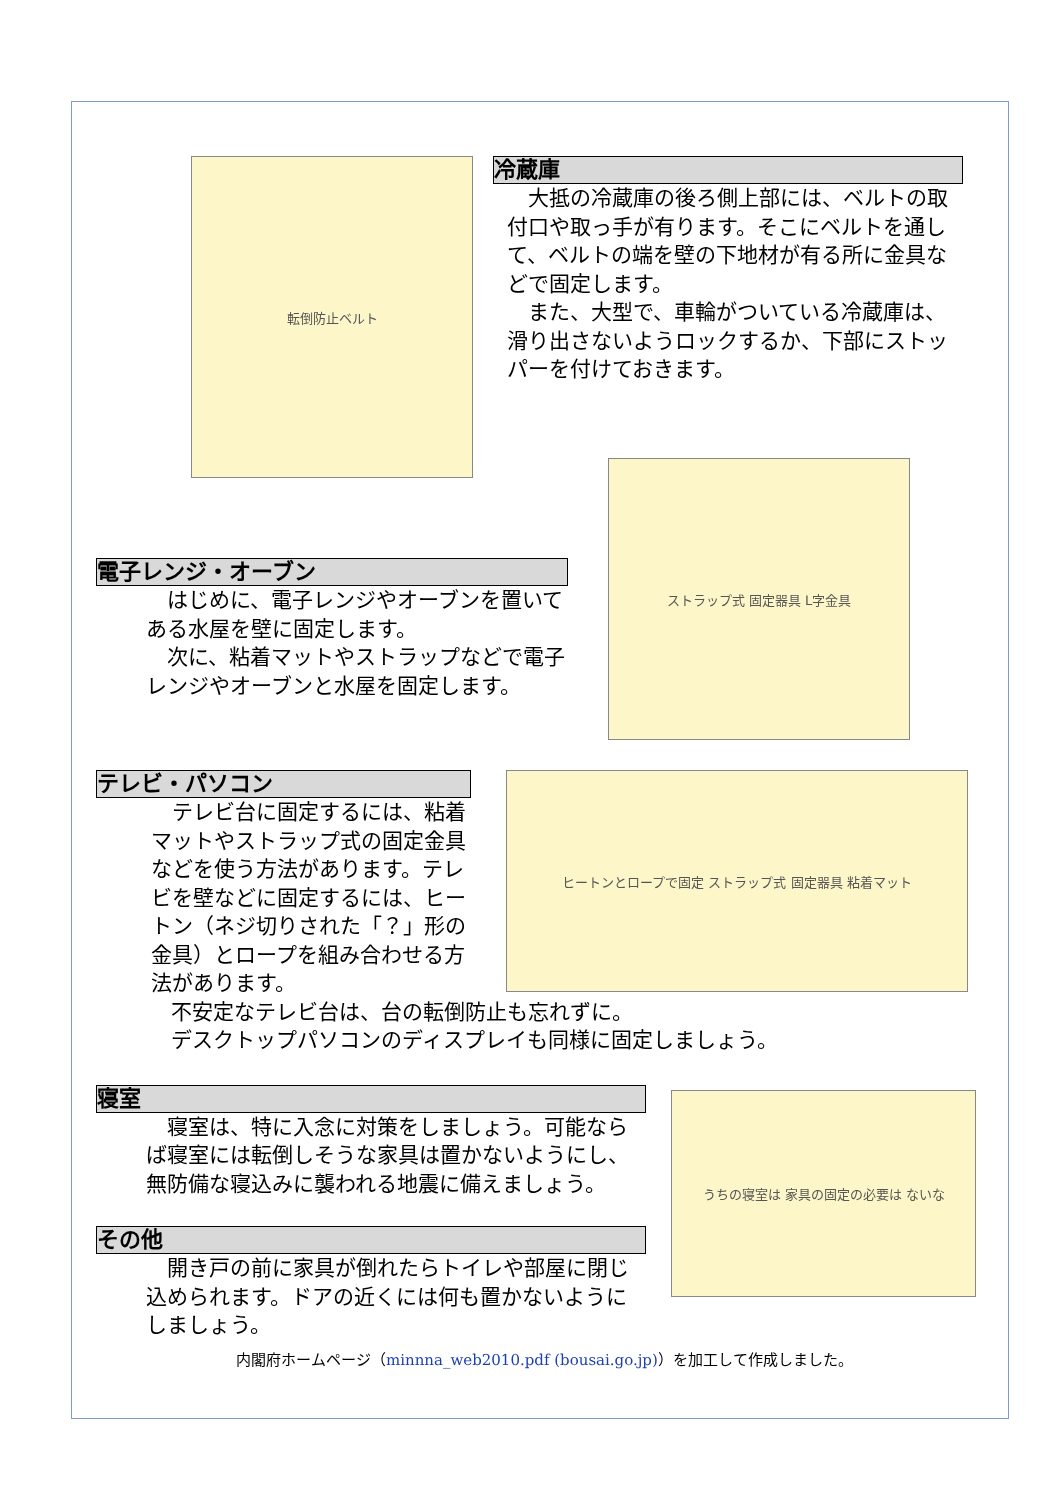転倒防止ベルト
冷蔵庫
　大抵の冷蔵庫の後ろ側上部には、ベルトの取付口や取っ手が有ります。そこにベルトを通して、ベルトの端を壁の下地材が有る所に金具などで固定します。
　また、大型で、車輪がついている冷蔵庫は、滑り出さないようロックするか、下部にストッパーを付けておきます。
電子レンジ・オーブン
　はじめに、電子レンジやオーブンを置いてある水屋を壁に固定します。
　次に、粘着マットやストラップなどで電子レンジやオーブンと水屋を固定します。
ストラップ式 固定器具 L字金具
テレビ・パソコン
　テレビ台に固定するには、粘着マットやストラップ式の固定金具などを使う方法があります。テレビを壁などに固定するには、ヒートン（ネジ切りされた「？」形の金具）とロープを組み合わせる方法があります。
ヒートンとロープで固定 ストラップ式 固定器具 粘着マット
不安定なテレビ台は、台の転倒防止も忘れずに。
デスクトップパソコンのディスプレイも同様に固定しましょう。
寝室
　寝室は、特に入念に対策をしましょう。可能ならば寝室には転倒しそうな家具は置かないようにし、無防備な寝込みに襲われる地震に備えましょう。
その他
　開き戸の前に家具が倒れたらトイレや部屋に閉じ込められます。ドアの近くには何も置かないようにしましょう。
うちの寝室は 家具の固定の必要は ないな
内閣府ホームページ（minnna_web2010.pdf (bousai.go.jp)）を加工して作成しました。